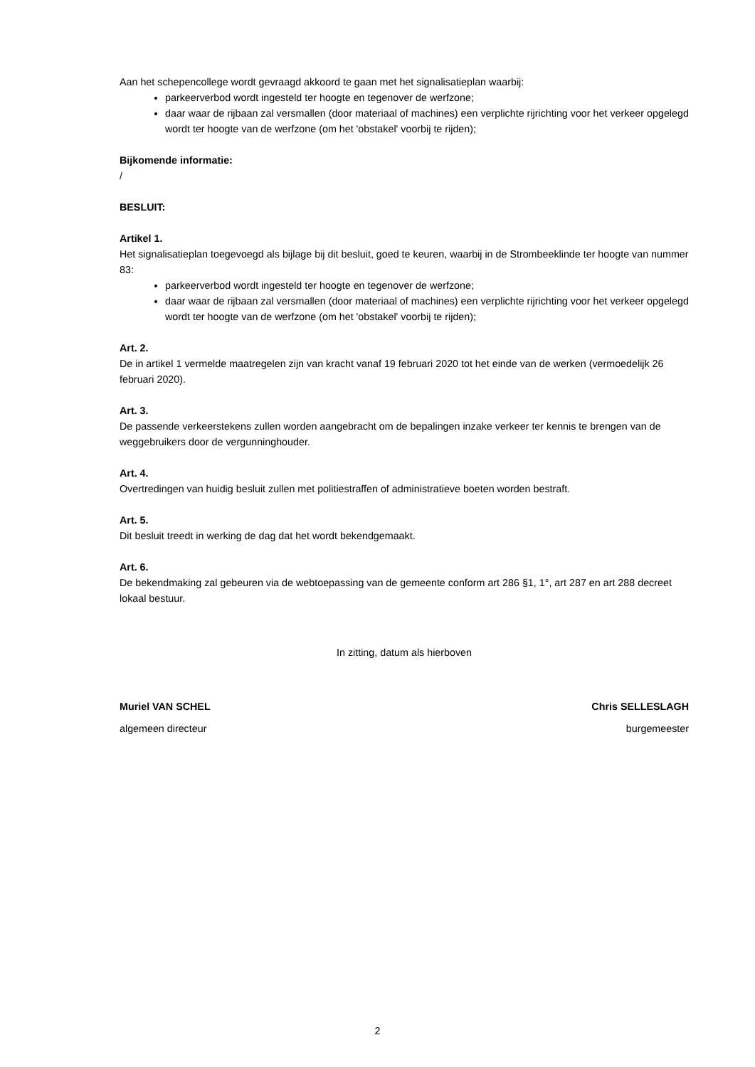Aan het schepencollege wordt gevraagd akkoord te gaan met het signalisatieplan waarbij:
parkeerverbod wordt ingesteld ter hoogte en tegenover de werfzone;
daar waar de rijbaan zal versmallen (door materiaal of machines) een verplichte rijrichting voor het verkeer opgelegd wordt ter hoogte van de werfzone (om het 'obstakel' voorbij te rijden);
Bijkomende informatie:
/
BESLUIT:
Artikel 1.
Het signalisatieplan toegevoegd als bijlage bij dit besluit, goed te keuren, waarbij in de Strombeeklinde ter hoogte van nummer 83:
parkeerverbod wordt ingesteld ter hoogte en tegenover de werfzone;
daar waar de rijbaan zal versmallen (door materiaal of machines) een verplichte rijrichting voor het verkeer opgelegd wordt ter hoogte van de werfzone (om het 'obstakel' voorbij te rijden);
Art. 2.
De in artikel 1 vermelde maatregelen zijn van kracht vanaf 19 februari 2020 tot het einde van de werken (vermoedelijk 26 februari 2020).
Art. 3.
De passende verkeerstekens zullen worden aangebracht om de bepalingen inzake verkeer ter kennis te brengen van de weggebruikers door de vergunninghouder.
Art. 4.
Overtredingen van huidig besluit zullen met politiestraffen of administratieve boeten worden bestraft.
Art. 5.
Dit besluit treedt in werking de dag dat het wordt bekendgemaakt.
Art. 6.
De bekendmaking zal gebeuren via de webtoepassing van de gemeente conform art 286 §1, 1°, art 287 en art 288 decreet lokaal bestuur.
In zitting, datum als hierboven
Muriel VAN SCHEL Chris SELLESLAGH
algemeen directeur burgemeester
2